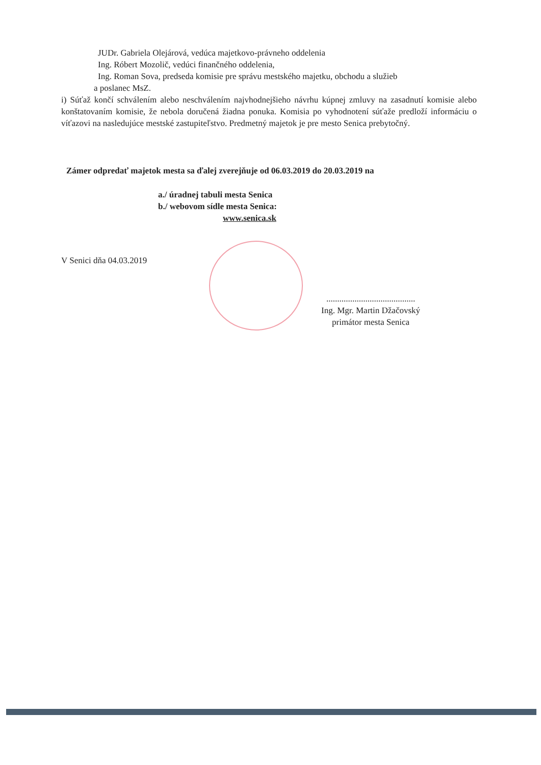JUDr. Gabriela Olejárová, vedúca majetkovo-právneho oddelenia
Ing. Róbert Mozolič, vedúci finančného oddelenia,
Ing. Roman Sova, predseda komisie pre správu mestského majetku, obchodu a služieb
a poslanec MsZ.
i) Súťaž končí schválením alebo neschválením najvhodnejšieho návrhu kúpnej zmluvy na zasadnutí komisie alebo konštatovaním komisie, že nebola doručená žiadna ponuka. Komisia po vyhodnotení súťaže predloží informáciu o víťazovi na nasledujúce mestské zastupiteľstvo. Predmetný majetok je pre mesto Senica prebytočný.
Zámer odpredať majetok mesta sa ďalej zverejňuje od 06.03.2019 do 20.03.2019 na
a./ úradnej tabuli mesta Senica
b./ webovom sídle mesta Senica:
www.senica.sk
V Senici dňa 04.03.2019
.........................................
Ing. Mgr. Martin Džačovský
primátor mesta Senica